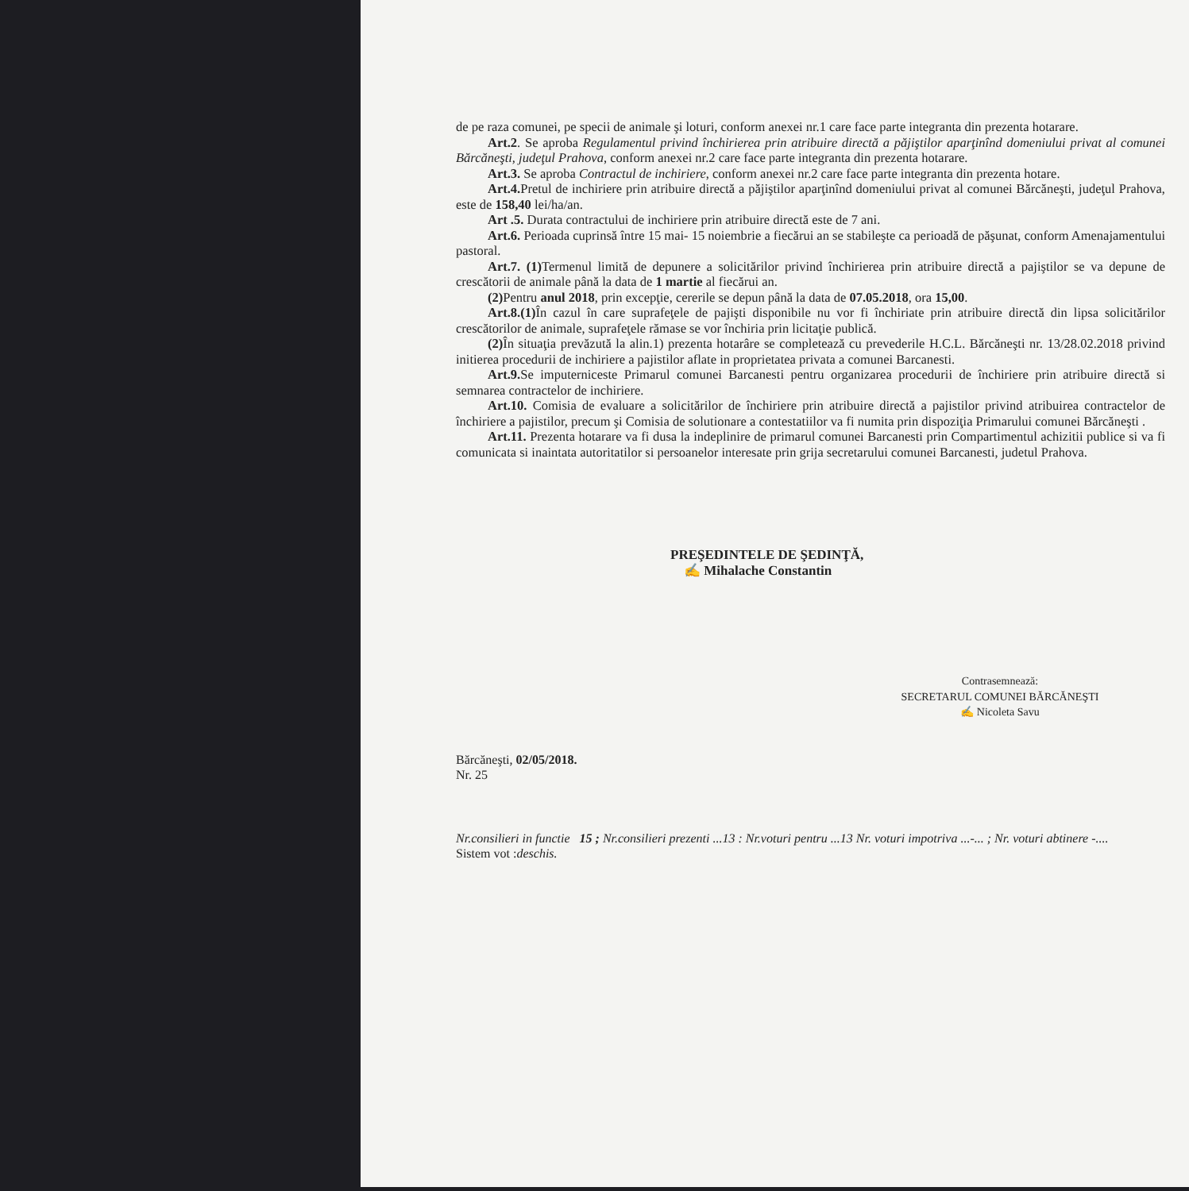de pe raza comunei, pe specii de animale şi loturi, conform anexei nr.1 care face parte integranta din prezenta hotarare.
Art.2. Se aproba Regulamentul privind închirierea prin atribuire directă a păjiştilor aparţinînd domeniului privat al comunei Bărcăneşti, judeţul Prahova, conform anexei nr.2 care face parte integranta din prezenta hotarare.
Art.3. Se aproba Contractul de inchiriere, conform anexei nr.2 care face parte integranta din prezenta hotare.
Art.4. Pretul de inchiriere prin atribuire directă a păjiştilor aparţinînd domeniului privat al comunei Bărcăneşti, judeţul Prahova, este de 158,40 lei/ha/an.
Art .5. Durata contractului de inchiriere prin atribuire directă este de 7 ani.
Art.6. Perioada cuprinsă între 15 mai- 15 noiembrie a fiecărui an se stabileşte ca perioadă de păşunat, conform Amenajamentului pastoral.
Art.7. (1) Termenul limită de depunere a solicitărilor privind închirierea prin atribuire directă a pajiştilor se va depune de crescătorii de animale până la data de 1 martie al fiecărui an.
(2) Pentru anul 2018, prin excepţie, cererile se depun până la data de 07.05.2018, ora 15,00.
Art.8.(1) În cazul în care suprafeţele de pajişti disponibile nu vor fi închiriate prin atribuire directă din lipsa solicitărilor crescătorilor de animale, suprafeţele rămase se vor închiria prin licitaţie publică.
(2) În situaţia prevăzută la alin.1) prezenta hotarâre se completează cu prevederile H.C.L. Bărcăneşti nr. 13/28.02.2018 privind initierea procedurii de inchiriere a pajistilor aflate in proprietatea privata a comunei Barcanesti.
Art.9. Se imputerniceste Primarul comunei Barcanesti pentru organizarea procedurii de închiriere prin atribuire directă si semnarea contractelor de inchiriere.
Art.10. Comisia de evaluare a solicitărilor de închiriere prin atribuire directă a pajistilor privind atribuirea contractelor de închiriere a pajistilor, precum şi Comisia de solutionare a contestatiilor va fi numita prin dispoziţia Primarului comunei Bărcăneşti .
Art.11. Prezenta hotarare va fi dusa la indeplinire de primarul comunei Barcanesti prin Compartimentul achizitii publice si va fi comunicata si inaintata autoritatilor si persoanelor interesate prin grija secretarului comunei Barcanesti, judetul Prahova.
PREŞEDINTELE DE ŞEDINŢĂ,
✍ Mihalache Constantin
Contrasemnează:
SECRETARUL COMUNEI BĂRCĂNEŞTI
✍ Nicoleta Savu
Bărcăneşti, 02/05/2018.
Nr. 25
Nr.consilieri in functie 15 ; Nr.consilieri prezenti ...13 : Nr.voturi pentru ...13 Nr. voturi impotriva ...-... ; Nr. voturi abtinere -....
Sistem vot : deschis.